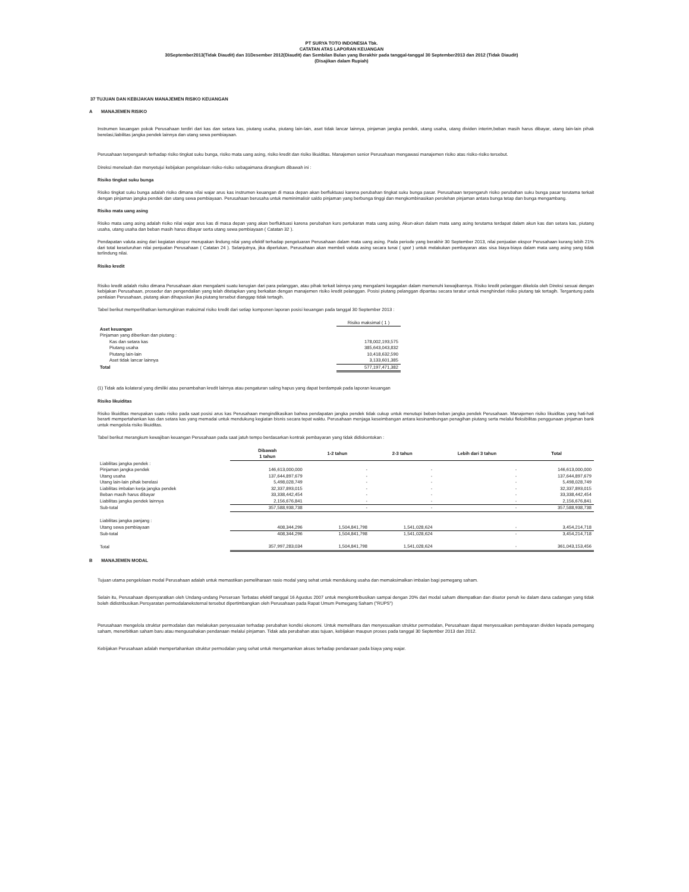PT SURYA TOTO INDONESIA Tbk.
CATATAN ATAS LAPORAN KEUANGAN
30September2013(Tidak Diaudit) dan 31Desember 2012(Diaudit) dan Sembilan Bulan yang Berakhir pada tanggal-tanggal 30 September2013 dan 2012 (Tidak Diaudit)
(Disajikan dalam Rupiah)
37 TUJUAN DAN KEBIJAKAN MANAJEMEN RISIKO KEUANGAN
A MANAJEMEN RISIKO
Instrumen keuangan pokok Perusahaan terdiri dari kas dan setara kas, piutang usaha, piutang lain-lain, aset tidak lancar lainnya, pinjaman jangka pendek, utang usaha, utang dividen interim,beban masih harus dibayar, utang lain-lain pihak berelasi,liabilitas jangka pendek lainnya dan utang sewa pembiayaan.
Perusahaan terpengaruh terhadap risiko tingkat suku bunga, risiko mata uang asing, risiko kredit dan risiko likuiditas. Manajemen senior Perusahaan mengawasi manajemen risiko atas risiko-risiko tersebut.
Direksi menelaah dan menyetujui kebijakan pengelolaan risiko-risiko sebagaimana dirangkum dibawah ini :
Risiko tingkat suku bunga
Risiko tingkat suku bunga adalah risiko dimana nilai wajar arus kas instrumen keuangan di masa depan akan berfluktuasi karena perubahan tingkat suku bunga pasar. Perusahaan terpengaruh risiko perubahan suku bunga pasar terutama terkait dengan pinjaman jangka pendek dan utang sewa pembiayaan. Perusahaan berusaha untuk meminimalisir saldo pinjaman yang berbunga tinggi dan mengkombinasikan perolehan pinjaman antara bunga tetap dan bunga mengambang.
Risiko mata uang asing
Risiko mata uang asing adalah risiko nilai wajar arus kas di masa depan yang akan berfluktuasi karena perubahan kurs pertukaran mata uang asing. Akun-akun dalam mata uang asing terutama terdapat dalam akun kas dan setara kas, piutang usaha, utang usaha dan beban masih harus dibayar serta utang sewa pembiayaan ( Catatan 32 ).
Pendapatan valuta asing dari kegiatan ekspor merupakan lindung nilai yang efektif terhadap pengeluaran Perusahaan dalam mata uang asing. Pada periode yang berakhir 30 September 2013, nilai penjualan ekspor Perusahaan kurang lebih 21% dari total keseluruhan nilai penjualan Perusahaan ( Catatan 24 ). Selanjutnya, jika diperlukan, Perusahaan akan membeli valuta asing secara tunai ( spot ) untuk melakukan pembayaran atas sisa biaya-biaya dalam mata uang asing yang tidak terlindung nilai.
Risiko kredit
Risiko kredit adalah risiko dimana Perusahaan akan mengalami suatu kerugian dari para pelanggan, atau pihak terkait lainnya yang mengalami kegagalan dalam memenuhi kewajibannya. Risiko kredit pelanggan dikelola oleh Direksi sesuai dengan kebijakan Perusahaan, prosedur dan pengendalian yang telah ditetapkan yang berkaitan dengan manajemen risiko kredit pelanggan. Posisi piutang pelanggan dipantau secara teratur untuk menghindari risiko piutang tak tertagih. Tergantung pada penilaian Perusahaan, piutang akan dihapuskan jika piutang tersebut dianggap tidak tertagih.
Tabel berikut memperlihatkan kemungkinan maksimal risiko kredit dari setiap komponen laporan posisi keuangan pada tanggal 30 September 2013 :
| | Risiko maksimal ( 1 ) |
| Aset keuangan | |
| Pinjaman yang diberikan dan piutang : | |
| Kas dan setara kas | 178,002,193,575 |
| Piutang usaha | 385,643,043,832 |
| Piutang lain-lain | 10,418,632,590 |
| Aset tidak lancar lainnya | 3,133,601,385 |
| Total | 577,197,471,382 |
(1) Tidak ada kolateral yang dimiliki atau penambahan kredit lainnya atau pengaturan saling hapus yang dapat berdampak pada laporan keuangan
Risiko likuiditas
Risiko likuiditas merupakan suatu risiko pada saat posisi arus kas Perusahaan mengindikasikan bahwa pendapatan jangka pendek tidak cukup untuk menutupi beban-beban jangka pendek Perusahaan. Manajemen risiko likuiditas yang hati-hati berarti mempertahankan kas dan setara kas yang memadai untuk mendukung kegiatan bisnis secara tepat waktu. Perusahaan menjaga keseimbangan antara kesinambungan penagihan piutang serta melalui fleksibilitas penggunaan pinjaman bank untuk mengelola risiko likuiditas.
Tabel berikut merangkum kewajiban keuangan Perusahaan pada saat jatuh tempo berdasarkan kontrak pembayaran yang tidak didiskontokan :
| | Dibawah 1 tahun | 1-2 tahun | 2-3 tahun | Lebih dari 3 tahun | Total |
| --- | --- | --- | --- | --- | --- |
| Liabilitas jangka pendek : | | | | | |
| Pinjaman jangka pendek | 146,613,000,000 | - | - | - | 146,613,000,000 |
| Utang usaha | 137,644,897,679 | - | - | - | 137,644,897,679 |
| Utang lain-lain pihak berelasi | 5,498,028,749 | - | - | - | 5,498,028,749 |
| Liabilitas imbalan kerja jangka pendek | 32,337,893,015 | - | - | - | 32,337,893,015 |
| Beban masih harus dibayar | 33,338,442,454 | - | - | - | 33,338,442,454 |
| Liabilitas jangka pendek lainnya | 2,156,676,841 | - | - | - | 2,156,676,841 |
| Sub-total | 357,588,938,738 | - | - | - | 357,588,938,738 |
| Liabilitas jangka panjang : | | | | | |
| Utang sewa pembiayaan | 408,344,296 | 1,504,841,798 | 1,541,028,624 | - | 3,454,214,718 |
| Sub-total | 408,344,296 | 1,504,841,798 | 1,541,028,624 | - | 3,454,214,718 |
| Total | 357,997,283,034 | 1,504,841,798 | 1,541,028,624 | - | 361,043,153,456 |
B MANAJEMEN MODAL
Tujuan utama pengelolaan modal Perusahaan adalah untuk memastikan pemeliharaan rasio modal yang sehat untuk mendukung usaha dan memaksimalkan imbalan bagi pemegang saham.
Selain itu, Perusahaan dipersyaratkan oleh Undang-undang Perseroan Terbatas efektif tanggal 16 Agustus 2007 untuk mengkontribusikan sampai dengan 20% dari modal saham ditempatkan dan disetor penuh ke dalam dana cadangan yang tidak boleh didistribusikan.Persyaratan permodalaneksternal tersebut dipertimbangkan oleh Perusahaan pada Rapat Umum Pemegang Saham ("RUPS")
Perusahaan mengelola struktur permodalan dan melakukan penyesuaian terhadap perubahan kondisi ekonomi. Untuk memelihara dan menyesuaikan struktur permodalan, Perusahaan dapat menyesuaikan pembayaran dividen kepada pemegang saham, menerbitkan saham baru atau mengusahakan pendanaan melalui pinjaman. Tidak ada perubahan atas tujuan, kebijakan maupun proses pada tanggal 30 September 2013 dan 2012.
Kebijakan Perusahaan adalah mempertahankan struktur permodalan yang sehat untuk mengamankan akses terhadap pendanaan pada biaya yang wajar.